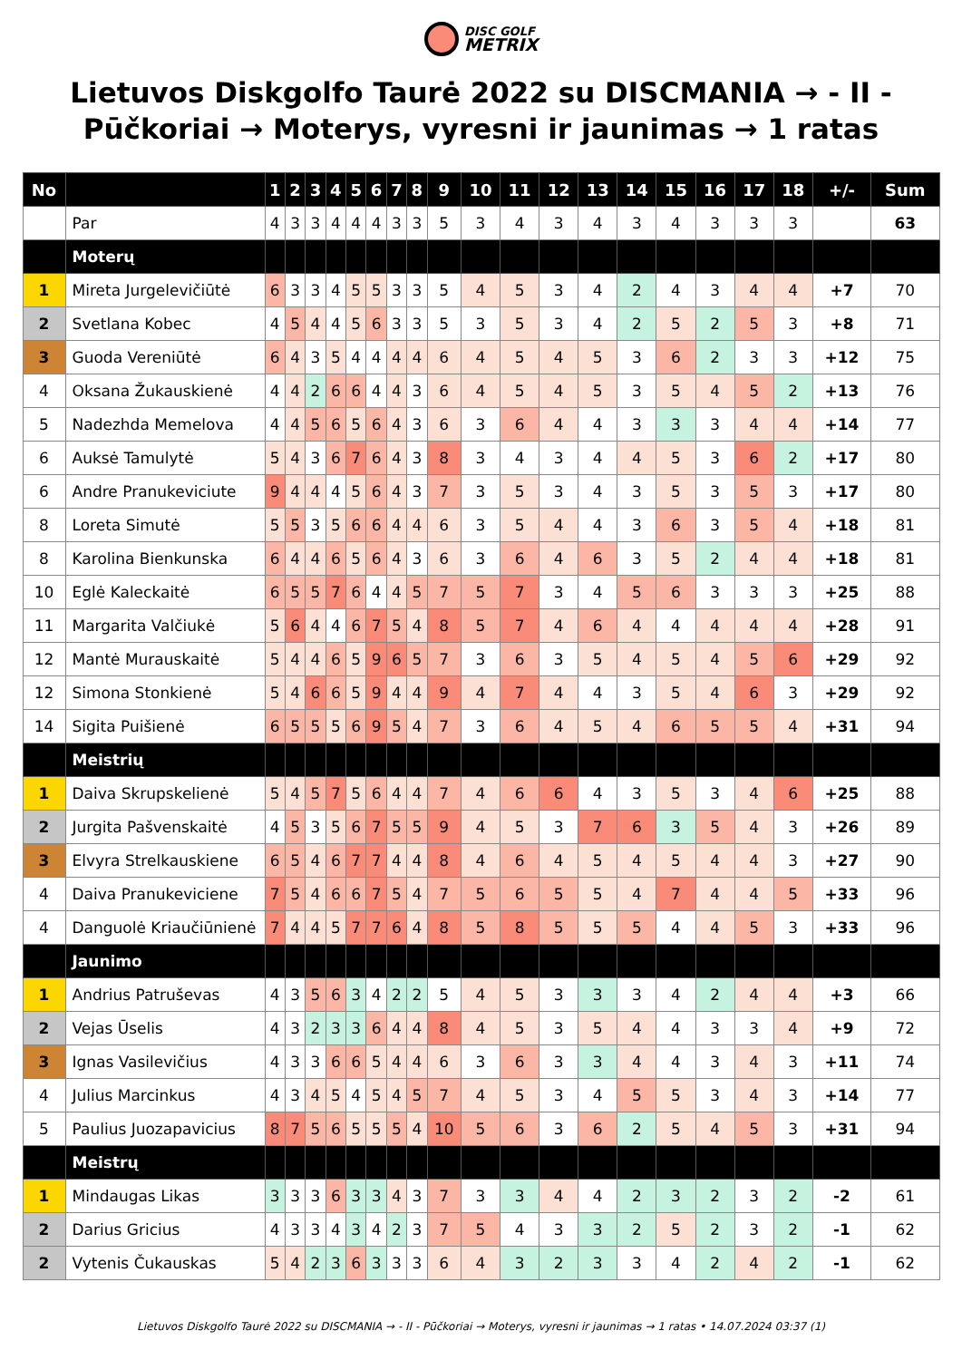DISC GOLF
METRIX
Lietuvos Diskgolfo Taurė 2022 su DISCMANIA → - II - Pūčkoriai → Moterys, vyresni ir jaunimas → 1 ratas
| No | | 1 | 2 | 3 | 4 | 5 | 6 | 7 | 8 | 9 | 10 | 11 | 12 | 13 | 14 | 15 | 16 | 17 | 18 | +/- | Sum |
| --- | --- | --- | --- | --- | --- | --- | --- | --- | --- | --- | --- | --- | --- | --- | --- | --- | --- | --- | --- | --- | --- |
| | Par | 4 | 3 | 3 | 4 | 4 | 4 | 3 | 3 | 5 | 3 | 4 | 3 | 4 | 3 | 4 | 3 | 3 | 3 | | 63 |
| | Moterų | | | | | | | | | | | | | | | | | | | | |
| 1 | Mireta Jurgelevičiūtė | 6 | 3 | 3 | 4 | 5 | 5 | 3 | 3 | 5 | 4 | 5 | 3 | 4 | 2 | 4 | 3 | 4 | 4 | +7 | 70 |
| 2 | Svetlana Kobec | 4 | 5 | 4 | 4 | 5 | 6 | 3 | 3 | 5 | 3 | 5 | 3 | 4 | 2 | 5 | 2 | 5 | 3 | +8 | 71 |
| 3 | Guoda Vereniūtė | 6 | 4 | 3 | 5 | 4 | 4 | 4 | 4 | 6 | 4 | 5 | 4 | 5 | 3 | 6 | 2 | 3 | 3 | +12 | 75 |
| 4 | Oksana Žukauskienė | 4 | 4 | 2 | 6 | 6 | 4 | 4 | 3 | 6 | 4 | 5 | 4 | 5 | 3 | 5 | 4 | 5 | 2 | +13 | 76 |
| 5 | Nadezhda Memelova | 4 | 4 | 5 | 6 | 5 | 6 | 4 | 3 | 6 | 3 | 6 | 4 | 4 | 3 | 3 | 3 | 4 | 4 | +14 | 77 |
| 6 | Auksė Tamulytė | 5 | 4 | 3 | 6 | 7 | 6 | 4 | 3 | 8 | 3 | 4 | 3 | 4 | 4 | 5 | 3 | 6 | 2 | +17 | 80 |
| 6 | Andre Pranukeviciute | 9 | 4 | 4 | 4 | 5 | 6 | 4 | 3 | 7 | 3 | 5 | 3 | 4 | 3 | 5 | 3 | 5 | 3 | +17 | 80 |
| 8 | Loreta Simutė | 5 | 5 | 3 | 5 | 6 | 6 | 4 | 4 | 6 | 3 | 5 | 4 | 4 | 3 | 6 | 3 | 5 | 4 | +18 | 81 |
| 8 | Karolina Bienkunska | 6 | 4 | 4 | 6 | 5 | 6 | 4 | 3 | 6 | 3 | 6 | 4 | 6 | 3 | 5 | 2 | 4 | 4 | +18 | 81 |
| 10 | Eglė Kaleckaitė | 6 | 5 | 5 | 7 | 6 | 4 | 4 | 5 | 7 | 5 | 7 | 3 | 4 | 5 | 6 | 3 | 3 | 3 | +25 | 88 |
| 11 | Margarita Valčiukė | 5 | 6 | 4 | 4 | 6 | 7 | 5 | 4 | 8 | 5 | 7 | 4 | 6 | 4 | 4 | 4 | 4 | 4 | +28 | 91 |
| 12 | Mantė Murauskaitė | 5 | 4 | 4 | 6 | 5 | 9 | 6 | 5 | 7 | 3 | 6 | 3 | 5 | 4 | 5 | 4 | 5 | 6 | +29 | 92 |
| 12 | Simona Stonkienė | 5 | 4 | 6 | 6 | 5 | 9 | 4 | 4 | 9 | 4 | 7 | 4 | 4 | 3 | 5 | 4 | 6 | 3 | +29 | 92 |
| 14 | Sigita Puišienė | 6 | 5 | 5 | 5 | 6 | 9 | 5 | 4 | 7 | 3 | 6 | 4 | 5 | 4 | 6 | 5 | 5 | 4 | +31 | 94 |
| | Meistrių | | | | | | | | | | | | | | | | | | | | |
| 1 | Daiva Skrupskelienė | 5 | 4 | 5 | 7 | 5 | 6 | 4 | 4 | 7 | 4 | 6 | 6 | 4 | 3 | 5 | 3 | 4 | 6 | +25 | 88 |
| 2 | Jurgita Pašvenskaitė | 4 | 5 | 3 | 5 | 6 | 7 | 5 | 5 | 9 | 4 | 5 | 3 | 7 | 6 | 3 | 5 | 4 | 3 | +26 | 89 |
| 3 | Elvyra Strelkauskiene | 6 | 5 | 4 | 6 | 7 | 7 | 4 | 4 | 8 | 4 | 6 | 4 | 5 | 4 | 5 | 4 | 4 | 3 | +27 | 90 |
| 4 | Daiva Pranukeviciene | 7 | 5 | 4 | 6 | 6 | 7 | 5 | 4 | 7 | 5 | 6 | 5 | 5 | 4 | 7 | 4 | 4 | 5 | +33 | 96 |
| 4 | Danguolė Kriaučiūnienė | 7 | 4 | 4 | 5 | 7 | 7 | 6 | 4 | 8 | 5 | 8 | 5 | 5 | 5 | 4 | 4 | 5 | 3 | +33 | 96 |
| | Jaunimo | | | | | | | | | | | | | | | | | | | | |
| 1 | Andrius Patruševas | 4 | 3 | 5 | 6 | 3 | 4 | 2 | 2 | 5 | 4 | 5 | 3 | 3 | 3 | 4 | 2 | 4 | 4 | +3 | 66 |
| 2 | Vejas Ūselis | 4 | 3 | 2 | 3 | 3 | 6 | 4 | 4 | 8 | 4 | 5 | 3 | 5 | 4 | 4 | 3 | 3 | 4 | +9 | 72 |
| 3 | Ignas Vasilevičius | 4 | 3 | 3 | 6 | 6 | 5 | 4 | 4 | 6 | 3 | 6 | 3 | 3 | 4 | 4 | 3 | 4 | 3 | +11 | 74 |
| 4 | Julius Marcinkus | 4 | 3 | 4 | 5 | 4 | 5 | 4 | 5 | 7 | 4 | 5 | 3 | 4 | 5 | 5 | 3 | 4 | 3 | +14 | 77 |
| 5 | Paulius Juozapavicius | 8 | 7 | 5 | 6 | 5 | 5 | 5 | 4 | 10 | 5 | 6 | 3 | 6 | 2 | 5 | 4 | 5 | 3 | +31 | 94 |
| | Meistrų | | | | | | | | | | | | | | | | | | | | |
| 1 | Mindaugas Likas | 3 | 3 | 3 | 6 | 3 | 3 | 4 | 3 | 7 | 3 | 3 | 4 | 4 | 2 | 3 | 2 | 3 | 2 | -2 | 61 |
| 2 | Darius Gricius | 4 | 3 | 3 | 4 | 3 | 4 | 2 | 3 | 7 | 5 | 4 | 3 | 3 | 2 | 5 | 2 | 3 | 2 | -1 | 62 |
| 2 | Vytenis Čukauskas | 5 | 4 | 2 | 3 | 6 | 3 | 3 | 3 | 6 | 4 | 3 | 2 | 3 | 3 | 4 | 2 | 4 | 2 | -1 | 62 |
Lietuvos Diskgolfo Taurė 2022 su DISCMANIA → - II - Pūčkoriai → Moterys, vyresni ir jaunimas → 1 ratas • 14.07.2024 03:37 (1)